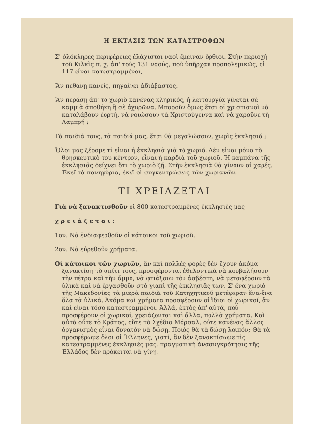Η ΕΚΤΑΣΙΣ ΤΩΝ ΚΑΤΑΣΤΡΟΦΩΝ
Σ' ὁλόκληρες περιφέρειες ἐλάχιστοι ναοὶ ἔμειναν ὄρθιοι. Στὴν περιοχὴ τοῦ Κιλκὶς π. χ. ἀπ' τοὺς 131 ναούς, ποὺ ὑπῆρχαν προπολεμικῶς, οἱ 117 εἶναι κατεστραμμένοι,
Ἂν πεθάνῃ κανείς, πηγαίνει ἀδιάβαστος.
Ἂν περάσῃ ἀπ' τὸ χωριὸ κανένας κληρικός, ἡ λειτουργία γίνεται σὲ καμμιὰ ἀποθήκη ἢ σὲ ἀχυρῶνα. Μποροῦν ὅμως ἔτσι οἱ χριστιανοὶ νὰ καταλάβουν ἑορτή, νὰ νοιώσουν τὰ Χριστούγεννα καὶ νὰ χαροῦνε τὴ Λαμπρή ;
Τὰ παιδιά τους, τὰ παιδιά μας, ἔτσι θὰ μεγαλώσουν, χωρὶς ἐκκλησιά ;
Ὅλοι μας ξέρομε τί εἶναι ἡ ἐκκλησιὰ γιὰ τὸ χωριό. Δὲν εἶναι μόνο τὸ θρησκευτικὸ του κέντρον, εἶναι ἡ καρδιὰ τοῦ χωριοῦ. Ἡ καμπάνα τῆς ἐκκλησιᾶς δείχνει ὅτι τὸ χωριὸ ζῇ. Στὴν ἐκκλησιὰ θὰ γίνουν οἱ χαρές. Ἐκεῖ τὰ πανηγύρια, ἐκεῖ οἱ συγκεντρώσεις τῶν χωριανῶν.
ΤΙ ΧΡΕΙΑΖΕΤΑΙ
Γιὰ νὰ ξανακτισθοῦν οἱ 800 κατεστραμμένες ἐκκλησιὲς μας
χ ρ ε ι ά ζ ε τ α ι :
1ον. Νὰ ἐνδιαφερθοῦν οἱ κάτοικοι τοῦ χωριοῦ.
2ον. Νὰ εὑρεθοῦν χρήματα.
Οἱ κάτοικοι τῶν χωριῶν, ἂν καὶ πολλὲς φορὲς δὲν ἔχουν ἀκόμα ξανακτίσῃ τὸ σπίτι τους, προσφέρονται ἐθελοντικὰ νὰ κουβαλήσουν τὴν πέτρα καὶ τὴν ἄμμο, νὰ φτιάξουν τὸν ἀσβέστη, νὰ μεταφέρουν τὰ ὑλικὰ καὶ νὰ ἐργασθοῦν στὸ γιαπὶ τῆς ἐκκλησιᾶς των. Σ' ἕνα χωριὸ τῆς Μακεδονίας τὰ μικρὰ παιδιὰ τοῦ Κατηχητικοῦ μετέφεραν ἕνα-ἕνα ὅλα τὰ ὑλικά. Ἀκόμα καὶ χρήματα προσφέρουν οἱ ἴδιοι οἱ χωρικοί, ἂν καὶ εἶναι τόσο κατεστραμμένοι. Ἀλλά, ἐκτὸς ἀπ' αὐτά, ποὺ προσφέρουν οἱ χωρικοί, χρειάζονται καὶ ἄλλα, πολλὰ χρήματα. Καὶ αὐτὰ οὔτε τὸ Κράτος, οὔτε τὸ Σχέδιο Μάρσαλ, οὔτε κανένας ἄλλος ὀργανισμὸς εἶναι δυνατὸν νὰ δώσῃ. Ποιὸς θὰ τὰ δώσῃ λοιπόν; Θὰ τὰ προσφέρωμε ὅλοι οἱ Ἕλληνες, γιατί, ἂν δὲν ξανακτίσωμε τὶς κατεστραμμένες ἐκκλησιές μας, πραγματικὴ ἀνασυγκρότησις τῆς Ἑλλάδος δὲν πρόκειται νὰ γίνῃ.